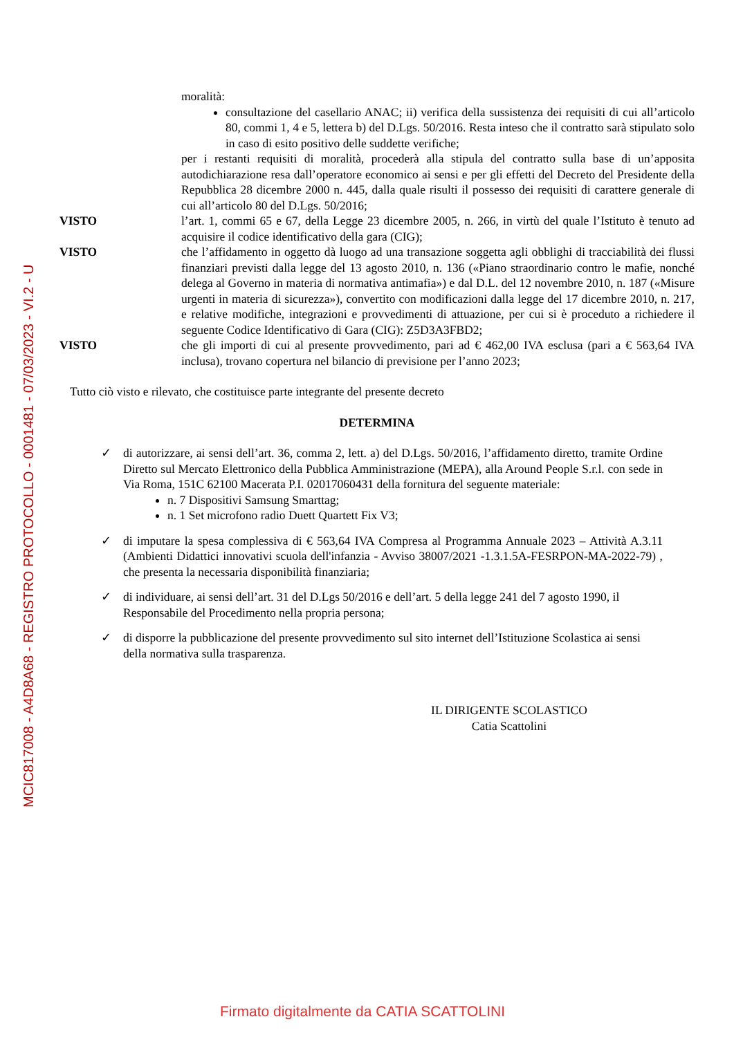MCIC817008 - A4D8A68 - REGISTRO PROTOCOLLO - 0001481 - 07/03/2023 - VI.2 - U
moralità:
consultazione del casellario ANAC; ii) verifica della sussistenza dei requisiti di cui all’articolo 80, commi 1, 4 e 5, lettera b) del D.Lgs. 50/2016. Resta inteso che il contratto sarà stipulato solo in caso di esito positivo delle suddette verifiche;
per i restanti requisiti di moralità, procederà alla stipula del contratto sulla base di un’apposita autodichiarazione resa dall’operatore economico ai sensi e per gli effetti del Decreto del Presidente della Repubblica 28 dicembre 2000 n. 445, dalla quale risulti il possesso dei requisiti di carattere generale di cui all’articolo 80 del D.Lgs. 50/2016;
VISTO l’art. 1, commi 65 e 67, della Legge 23 dicembre 2005, n. 266, in virtù del quale l’Istituto è tenuto ad acquisire il codice identificativo della gara (CIG);
VISTO che l’affidamento in oggetto dà luogo ad una transazione soggetta agli obblighi di tracciabilità dei flussi finanziari previsti dalla legge del 13 agosto 2010, n. 136 («Piano straordinario contro le mafie, nonché delega al Governo in materia di normativa antimafia») e dal D.L. del 12 novembre 2010, n. 187 («Misure urgenti in materia di sicurezza»), convertito con modificazioni dalla legge del 17 dicembre 2010, n. 217, e relative modifiche, integrazioni e provvedimenti di attuazione, per cui si è proceduto a richiedere il seguente Codice Identificativo di Gara (CIG): Z5D3A3FBD2;
VISTO che gli importi di cui al presente provvedimento, pari ad € 462,00 IVA esclusa (pari a € 563,64 IVA inclusa), trovano copertura nel bilancio di previsione per l’anno 2023;
Tutto ciò visto e rilevato, che costituisce parte integrante del presente decreto
DETERMINA
✓ di autorizzare, ai sensi dell’art. 36, comma 2, lett. a) del D.Lgs. 50/2016, l’affidamento diretto, tramite Ordine Diretto sul Mercato Elettronico della Pubblica Amministrazione (MEPA), alla Around People S.r.l. con sede in Via Roma, 151C 62100 Macerata P.I. 02017060431 della fornitura del seguente materiale:
n. 7 Dispositivi Samsung Smarttag;
n. 1 Set microfono radio Duett Quartett Fix V3;
✓ di imputare la spesa complessiva di € 563,64 IVA Compresa al Programma Annuale 2023 – Attività A.3.11 (Ambienti Didattici innovativi scuola dell'infanzia - Avviso 38007/2021 -1.3.1.5A-FESRPON-MA-2022-79) , che presenta la necessaria disponibilità finanziaria;
✓ di individuare, ai sensi dell’art. 31 del D.Lgs 50/2016 e dell’art. 5 della legge 241 del 7 agosto 1990, il Responsabile del Procedimento nella propria persona;
✓ di disporre la pubblicazione del presente provvedimento sul sito internet dell’Istituzione Scolastica ai sensi della normativa sulla trasparenza.
IL DIRIGENTE SCOLASTICO
Catia Scattolini
Firmato digitalmente da CATIA SCATTOLINI